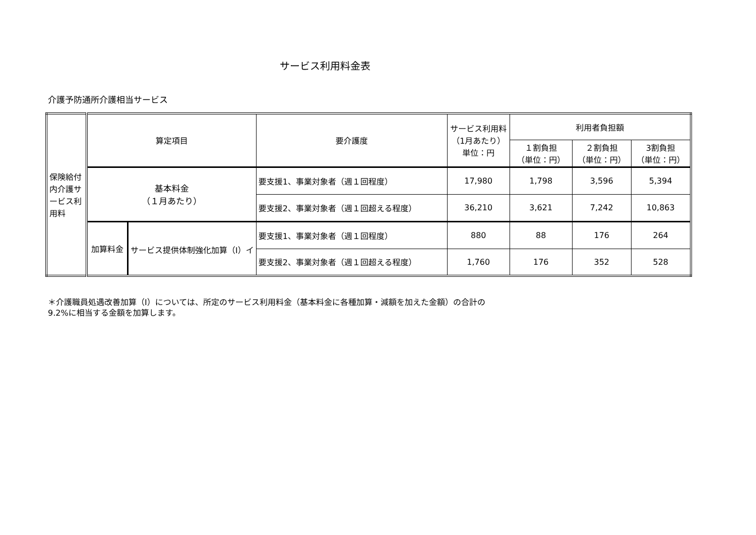サービス利用料金表
介護予防通所介護相当サービス
| 保険給付内介護サービス利用料 | 算定項目 | | 要介護度 | サービス利用料（1月あたり） 単位：円 | 利用者負担額 | | |
| --- | --- | --- | --- | --- | --- | --- | --- |
| | | | | | １割負担 （単位：円） | ２割負担 （単位：円） | 3割負担 （単位：円） |
| | 基本料金 （１月あたり） | | 要支援1、事業対象者（週１回程度） | 17,980 | 1,798 | 3,596 | 5,394 |
| | | | 要支援2、事業対象者（週１回超える程度） | 36,210 | 3,621 | 7,242 | 10,863 |
| | 加算料金 | サービス提供体制強化加算（Ⅰ）イ | 要支援1、事業対象者（週１回程度） | 880 | 88 | 176 | 264 |
| | | | 要支援2、事業対象者（週１回超える程度） | 1,760 | 176 | 352 | 528 |
＊介護職員処遇改善加算（Ⅰ）については、所定のサービス利用料金（基本料金に各種加算・減額を加えた金額）の合計の
9.2%に相当する金額を加算します。